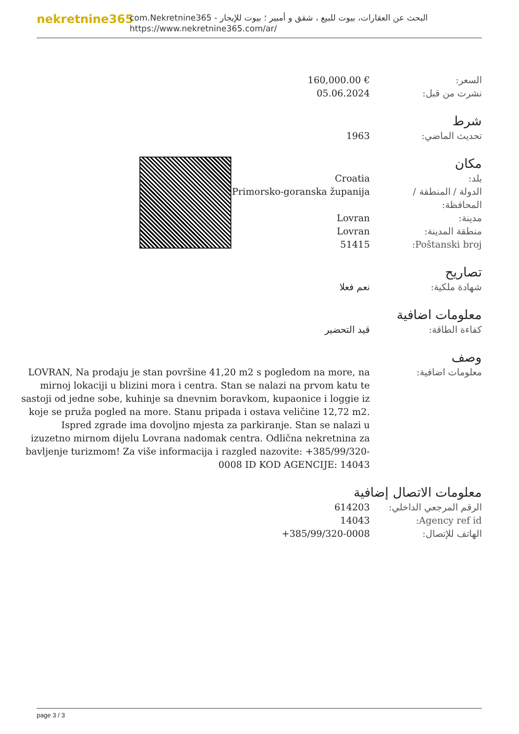nekretnine365
com.Nekretnine365 - البحث عن العقارات، بيوت للبيع ، شقق و أمبير ؛ بيوت للإيجار
https://www.nekretnine365.com/ar/
السعر: 160,000.00 €
نشرت من قبل: 05.06.2024
شرط
تحديث الماضي: 1963
مكان
بلد: Croatia
الدولة / المنطقة / المحافظة:
Primorsko-goranska županija
مدينة: Lovran
منطقة المدينة: Lovran
Poštanski broj: 51415
تصاريح
شهادة ملكية: نعم فعلا
معلومات اضافية
كفاءة الطاقة: قيد التحضير
وصف
معلومات اضافية: LOVRAN, Na prodaju je stan površine 41,20 m2 s pogledom na more, na mirnoj lokaciji u blizini mora i centra. Stan se nalazi na prvom katu te sastoji od jedne sobe, kuhinje sa dnevnim boravkom, kupaonice i loggie iz koje se pruža pogled na more. Stanu pripada i ostava veličine 12,72 m2. Ispred zgrade ima dovoljno mjesta za parkiranje. Stan se nalazi u izuzetno mirnom dijelu Lovrana nadomak centra. Odlična nekretnina za bavljenje turizmom! Za više informacija i razgled nazovite: +385/99/320-0008 ID KOD AGENCIJE: 14043
معلومات الاتصال إضافية
الرقم المرجعي الداخلي:
614203
Agency ref id: 14043
الهاتف للإتصال: +385/99/320-0008
page 3 / 3